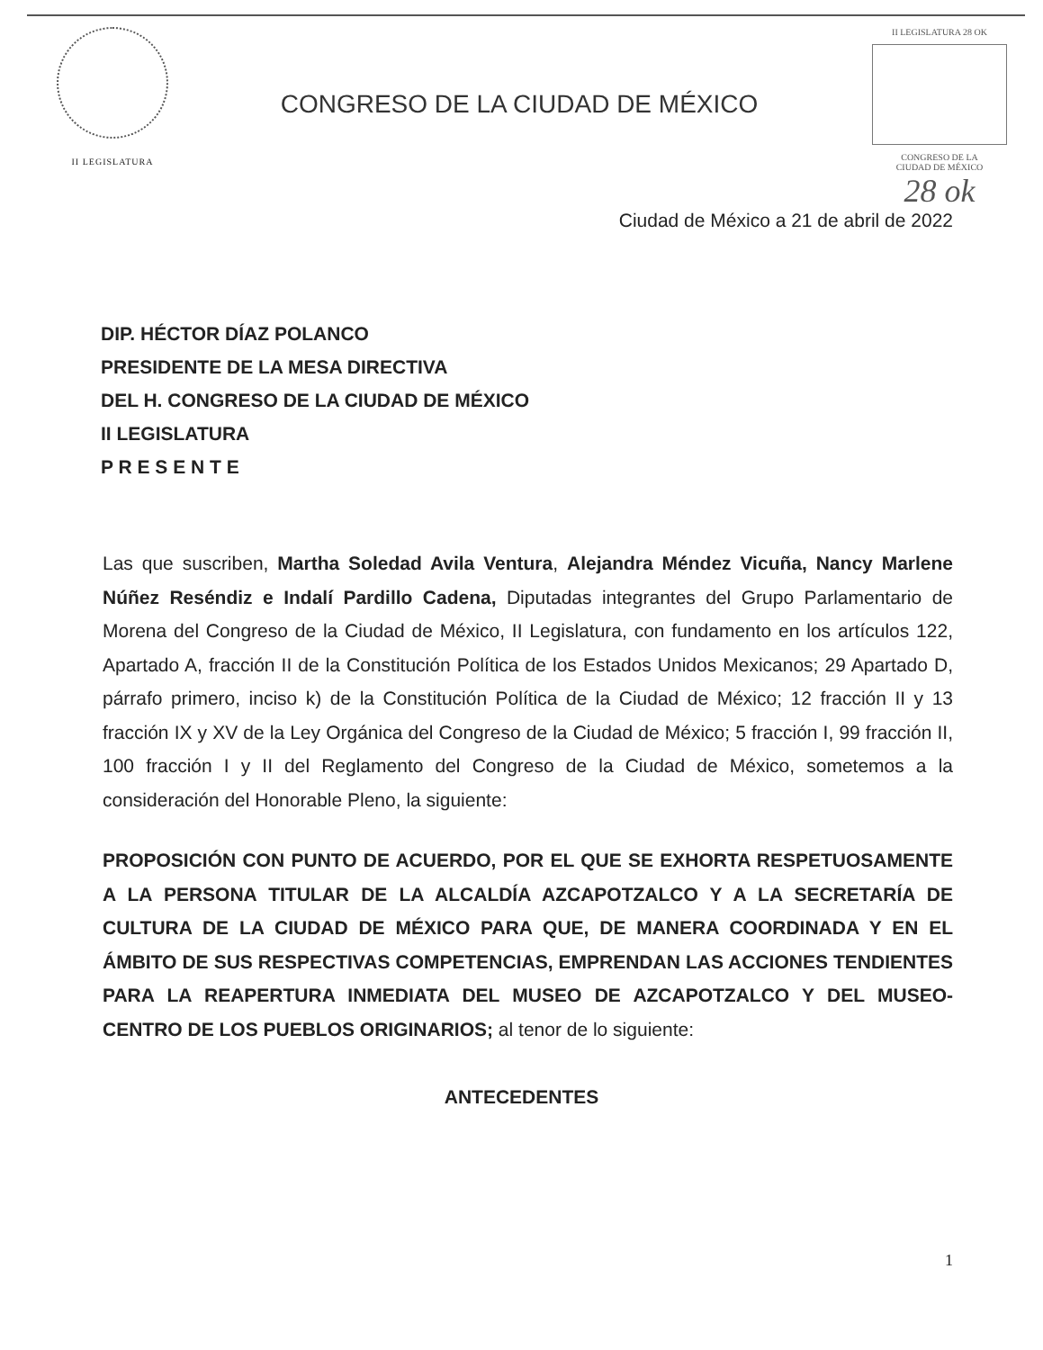II LEGISLATURA
CONGRESO DE LA CIUDAD DE MÉXICO
II LEGISLATURA 28 OK
CONGRESO DE LA
CIUDAD DE MÉXICO
28 ok
Ciudad de México a 21 de abril de 2022
DIP. HÉCTOR DÍAZ POLANCO
PRESIDENTE DE LA MESA DIRECTIVA
DEL H. CONGRESO DE LA CIUDAD DE MÉXICO
II LEGISLATURA
P R E S E N T E
Las que suscriben, Martha Soledad Avila Ventura, Alejandra Méndez Vicuña, Nancy Marlene Núñez Reséndiz e Indalí Pardillo Cadena, Diputadas integrantes del Grupo Parlamentario de Morena del Congreso de la Ciudad de México, II Legislatura, con fundamento en los artículos 122, Apartado A, fracción II de la Constitución Política de los Estados Unidos Mexicanos; 29 Apartado D, párrafo primero, inciso k) de la Constitución Política de la Ciudad de México; 12 fracción II y 13 fracción IX y XV de la Ley Orgánica del Congreso de la Ciudad de México; 5 fracción I, 99 fracción II, 100 fracción I y II del Reglamento del Congreso de la Ciudad de México, sometemos a la consideración del Honorable Pleno, la siguiente:
PROPOSICIÓN CON PUNTO DE ACUERDO, POR EL QUE SE EXHORTA RESPETUOSAMENTE A LA PERSONA TITULAR DE LA ALCALDÍA AZCAPOTZALCO Y A LA SECRETARÍA DE CULTURA DE LA CIUDAD DE MÉXICO PARA QUE, DE MANERA COORDINADA Y EN EL ÁMBITO DE SUS RESPECTIVAS COMPETENCIAS, EMPRENDAN LAS ACCIONES TENDIENTES PARA LA REAPERTURA INMEDIATA DEL MUSEO DE AZCAPOTZALCO Y DEL MUSEO-CENTRO DE LOS PUEBLOS ORIGINARIOS; al tenor de lo siguiente:
ANTECEDENTES
1